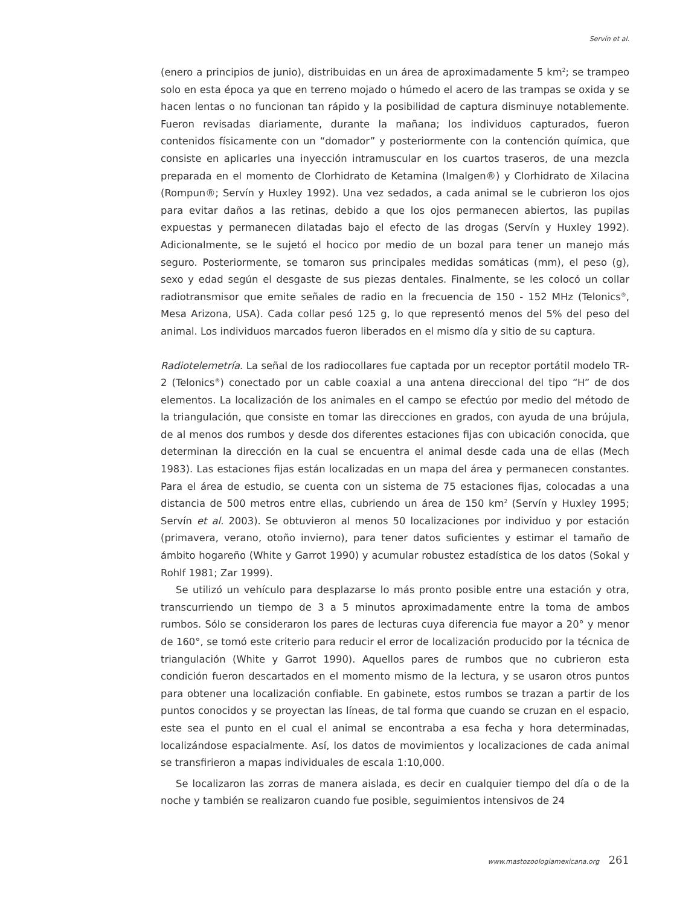Servín et al.
(enero a principios de junio), distribuidas en un área de aproximadamente 5 km<sup>2</sup>; se trampeo solo en esta época ya que en terreno mojado o húmedo el acero de las trampas se oxida y se hacen lentas o no funcionan tan rápido y la posibilidad de captura disminuye notablemente. Fueron revisadas diariamente, durante la mañana; los individuos capturados, fueron contenidos físicamente con un “domador” y posteriormente con la contención química, que consiste en aplicarles una inyección intramuscular en los cuartos traseros, de una mezcla preparada en el momento de Clorhidrato de Ketamina (Imalgen®) y Clorhidrato de Xilacina (Rompun®; Servín y Huxley 1992). Una vez sedados, a cada animal se le cubrieron los ojos para evitar daños a las retinas, debido a que los ojos permanecen abiertos, las pupilas expuestas y permanecen dilatadas bajo el efecto de las drogas (Servín y Huxley 1992). Adicionalmente, se le sujetó el hocico por medio de un bozal para tener un manejo más seguro. Posteriormente, se tomaron sus principales medidas somáticas (mm), el peso (g), sexo y edad según el desgaste de sus piezas dentales. Finalmente, se les colocó un collar radiotransmisor que emite señales de radio en la frecuencia de 150 - 152 MHz (Telonics<sup>®</sup>, Mesa Arizona, USA). Cada collar pesó 125 g, lo que representó menos del 5% del peso del animal. Los individuos marcados fueron liberados en el mismo día y sitio de su captura.
Radiotelemetría. La señal de los radiocollares fue captada por un receptor portátil modelo TR-2 (Telonics<sup>®</sup>) conectado por un cable coaxial a una antena direccional del tipo “H” de dos elementos. La localización de los animales en el campo se efectúo por medio del método de la triangulación, que consiste en tomar las direcciones en grados, con ayuda de una brújula, de al menos dos rumbos y desde dos diferentes estaciones fijas con ubicación conocida, que determinan la dirección en la cual se encuentra el animal desde cada una de ellas (Mech 1983). Las estaciones fijas están localizadas en un mapa del área y permanecen constantes. Para el área de estudio, se cuenta con un sistema de 75 estaciones fijas, colocadas a una distancia de 500 metros entre ellas, cubriendo un área de 150 km<sup>2</sup> (Servín y Huxley 1995; Servín et al. 2003). Se obtuvieron al menos 50 localizaciones por individuo y por estación (primavera, verano, otoño invierno), para tener datos suficientes y estimar el tamaño de ámbito hogareño (White y Garrot 1990) y acumular robustez estadística de los datos (Sokal y Rohlf 1981; Zar 1999).
Se utilizó un vehículo para desplazarse lo más pronto posible entre una estación y otra, transcurriendo un tiempo de 3 a 5 minutos aproximadamente entre la toma de ambos rumbos. Sólo se consideraron los pares de lecturas cuya diferencia fue mayor a 20° y menor de 160°, se tomó este criterio para reducir el error de localización producido por la técnica de triangulación (White y Garrot 1990). Aquellos pares de rumbos que no cubrieron esta condición fueron descartados en el momento mismo de la lectura, y se usaron otros puntos para obtener una localización confiable. En gabinete, estos rumbos se trazan a partir de los puntos conocidos y se proyectan las líneas, de tal forma que cuando se cruzan en el espacio, este sea el punto en el cual el animal se encontraba a esa fecha y hora determinadas, localizándose espacialmente. Así, los datos de movimientos y localizaciones de cada animal se transfirieron a mapas individuales de escala 1:10,000.
Se localizaron las zorras de manera aislada, es decir en cualquier tiempo del día o de la noche y también se realizaron cuando fue posible, seguimientos intensivos de 24
www.mastozoologiamexicana.org 261